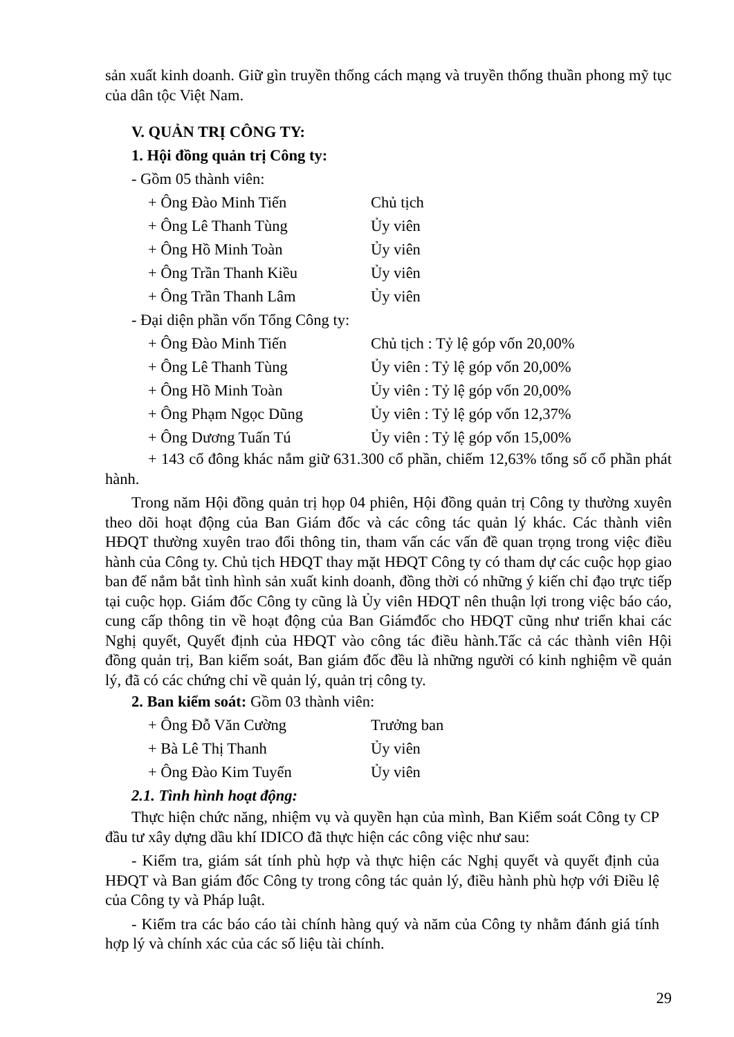sản xuất kinh doanh. Giữ gìn truyền thống cách mạng và truyền thống thuần phong mỹ tục của dân tộc Việt Nam.
V. QUẢN TRỊ CÔNG TY:
1. Hội đồng quản trị Công ty:
- Gồm 05 thành viên:
+ Ông Đào Minh Tiến Chủ tịch
+ Ông Lê Thanh Tùng Ủy viên
+ Ông Hồ Minh Toàn Ủy viên
+ Ông Trần Thanh Kiều Ủy viên
+ Ông Trần Thanh Lâm Ủy viên
- Đại diện phần vốn Tổng Công ty:
+ Ông Đào Minh Tiến Chủ tịch : Tỷ lệ góp vốn 20,00%
+ Ông Lê Thanh Tùng Ủy viên : Tỷ lệ góp vốn 20,00%
+ Ông Hồ Minh Toàn Ủy viên : Tỷ lệ góp vốn 20,00%
+ Ông Phạm Ngọc Dũng Ủy viên : Tỷ lệ góp vốn 12,37%
+ Ông Dương Tuấn Tú Ủy viên : Tỷ lệ góp vốn 15,00%
+ 143 cổ đông khác nắm giữ 631.300 cổ phần, chiếm 12,63% tổng số cổ phần phát hành.
Trong năm Hội đồng quản trị họp 04 phiên, Hội đồng quản trị Công ty thường xuyên theo dõi hoạt động của Ban Giám đốc và các công tác quản lý khác. Các thành viên HĐQT thường xuyên trao đổi thông tin, tham vấn các vấn đề quan trọng trong việc điều hành của Công ty. Chủ tịch HĐQT thay mặt HĐQT Công ty có tham dự các cuộc họp giao ban để nắm bắt tình hình sản xuất kinh doanh, đồng thời có những ý kiến chỉ đạo trực tiếp tại cuộc họp. Giám đốc Công ty cũng là Ủy viên HĐQT nên thuận lợi trong việc báo cáo, cung cấp thông tin về hoạt động của Ban Giámđốc cho HĐQT cũng như triển khai các Nghị quyết, Quyết định của HĐQT vào công tác điều hành.Tấc cả các thành viên Hội đồng quản trị, Ban kiểm soát, Ban giám đốc đều là những người có kinh nghiệm về quản lý, đã có các chứng chỉ về quản lý, quản trị công ty.
2. Ban kiểm soát: Gồm 03 thành viên:
+ Ông Đỗ Văn Cường Trưởng ban
+ Bà Lê Thị Thanh Ủy viên
+ Ông Đào Kim Tuyến Ủy viên
2.1. Tình hình hoạt động:
Thực hiện chức năng, nhiệm vụ và quyền hạn của mình, Ban Kiểm soát Công ty CP đầu tư xây dựng dầu khí IDICO đã thực hiện các công việc như sau:
- Kiểm tra, giám sát tính phù hợp và thực hiện các Nghị quyết và quyết định của HĐQT và Ban giám đốc Công ty trong công tác quản lý, điều hành phù hợp với Điều lệ của Công ty và Pháp luật.
- Kiểm tra các báo cáo tài chính hàng quý và năm của Công ty nhằm đánh giá tính hợp lý và chính xác của các số liệu tài chính.
29